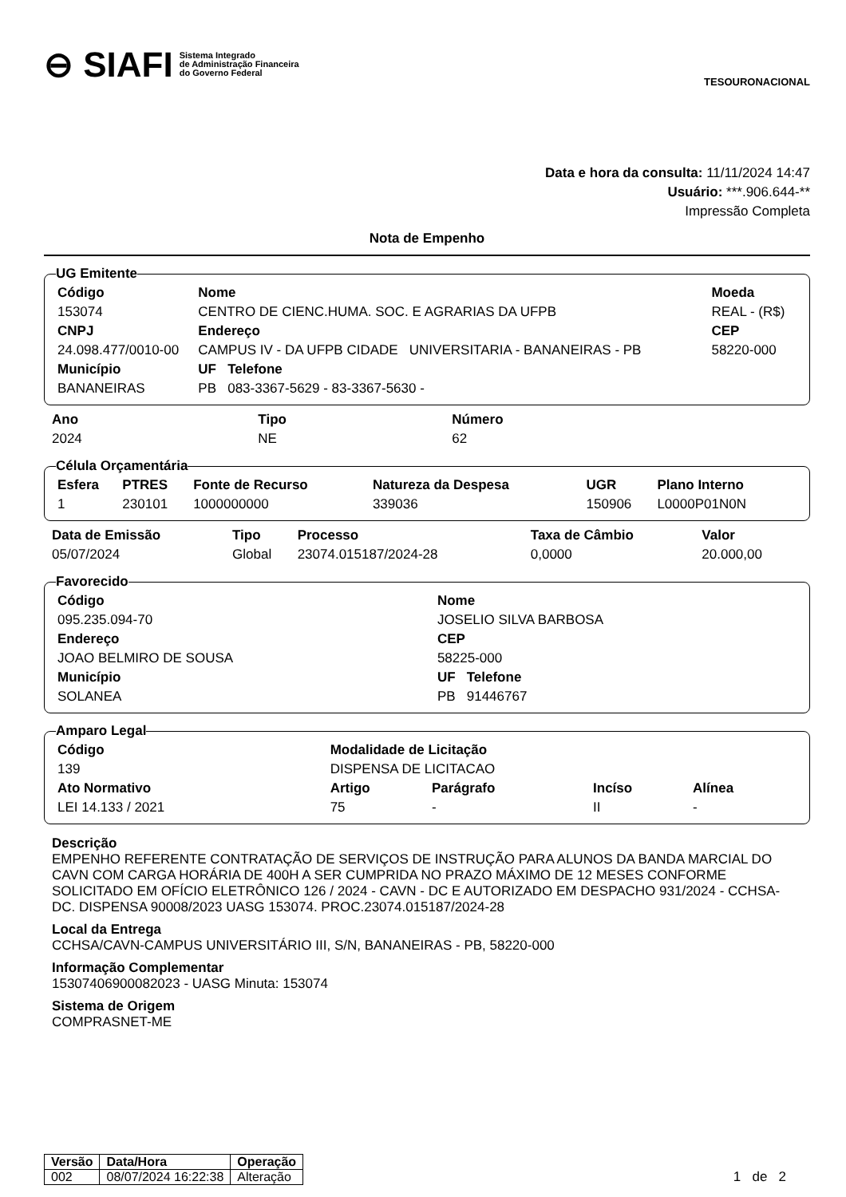⊖ SIAFI Sistema Integrado
de Administração Financeira
do Governo Federal
TESOURONACIONAL
Data e hora da consulta: 11/11/2024 14:47
Usuário: ***.906.644-**
Impressão Completa
Nota de Empenho
UG Emitente
| Código | Nome | | Moeda |
| --- | --- | --- | --- |
| 153074 | CENTRO DE CIENC.HUMA. SOC. E AGRARIAS DA UFPB | | REAL - (R$) |
| CNPJ | Endereço | | CEP |
| 24.098.477/0010-00 | CAMPUS IV - DA UFPB CIDADE UNIVERSITARIA - BANANEIRAS - PB | | 58220-000 |
| Município | UF Telefone | | |
| BANANEIRAS | PB 083-3367-5629 - 83-3367-5630 - | | |
| Ano | Tipo | Número |
| --- | --- | --- |
| 2024 | NE | 62 |
Célula Orçamentária
| Esfera | PTRES | Fonte de Recurso | Natureza da Despesa | UGR | Plano Interno |
| --- | --- | --- | --- | --- | --- |
| 1 | 230101 | 1000000000 | 339036 | 150906 | L0000P01N0N |
| Data de Emissão | Tipo | Processo | Taxa de Câmbio | Valor |
| --- | --- | --- | --- | --- |
| 05/07/2024 | Global | 23074.015187/2024-28 | 0,0000 | 20.000,00 |
Favorecido
| Código | Nome | |
| --- | --- | --- |
| 095.235.094-70 | JOSELIO SILVA BARBOSA | |
| Endereço | | CEP |
| JOAO BELMIRO DE SOUSA | | 58225-000 |
| Município | UF Telefone | |
| SOLANEA | PB 91446767 | |
Amparo Legal
| Código | Modalidade de Licitação | | | |
| --- | --- | --- | --- | --- |
| 139 | DISPENSA DE LICITACAO | | | |
| Ato Normativo | Artigo | Parágrafo | Incíso | Alínea |
| LEI 14.133 / 2021 | 75 | - | II | - |
Descrição
EMPENHO REFERENTE CONTRATAÇÃO DE SERVIÇOS DE INSTRUÇÃO PARA ALUNOS DA BANDA MARCIAL DO CAVN COM CARGA HORÁRIA DE 400H A SER CUMPRIDA NO PRAZO MÁXIMO DE 12 MESES CONFORME SOLICITADO EM OFÍCIO ELETRÔNICO 126 / 2024 - CAVN - DC E AUTORIZADO EM DESPACHO 931/2024 - CCHSA-DC. DISPENSA 90008/2023 UASG 153074. PROC.23074.015187/2024-28
Local da Entrega
CCHSA/CAVN-CAMPUS UNIVERSITÁRIO III, S/N, BANANEIRAS - PB, 58220-000
Informação Complementar
15307406900082023 - UASG Minuta: 153074
Sistema de Origem
COMPRASNET-ME
| Versão | Data/Hora | Operação |
| --- | --- | --- |
| 002 | 08/07/2024 16:22:38 | Alteração |
1 de 2